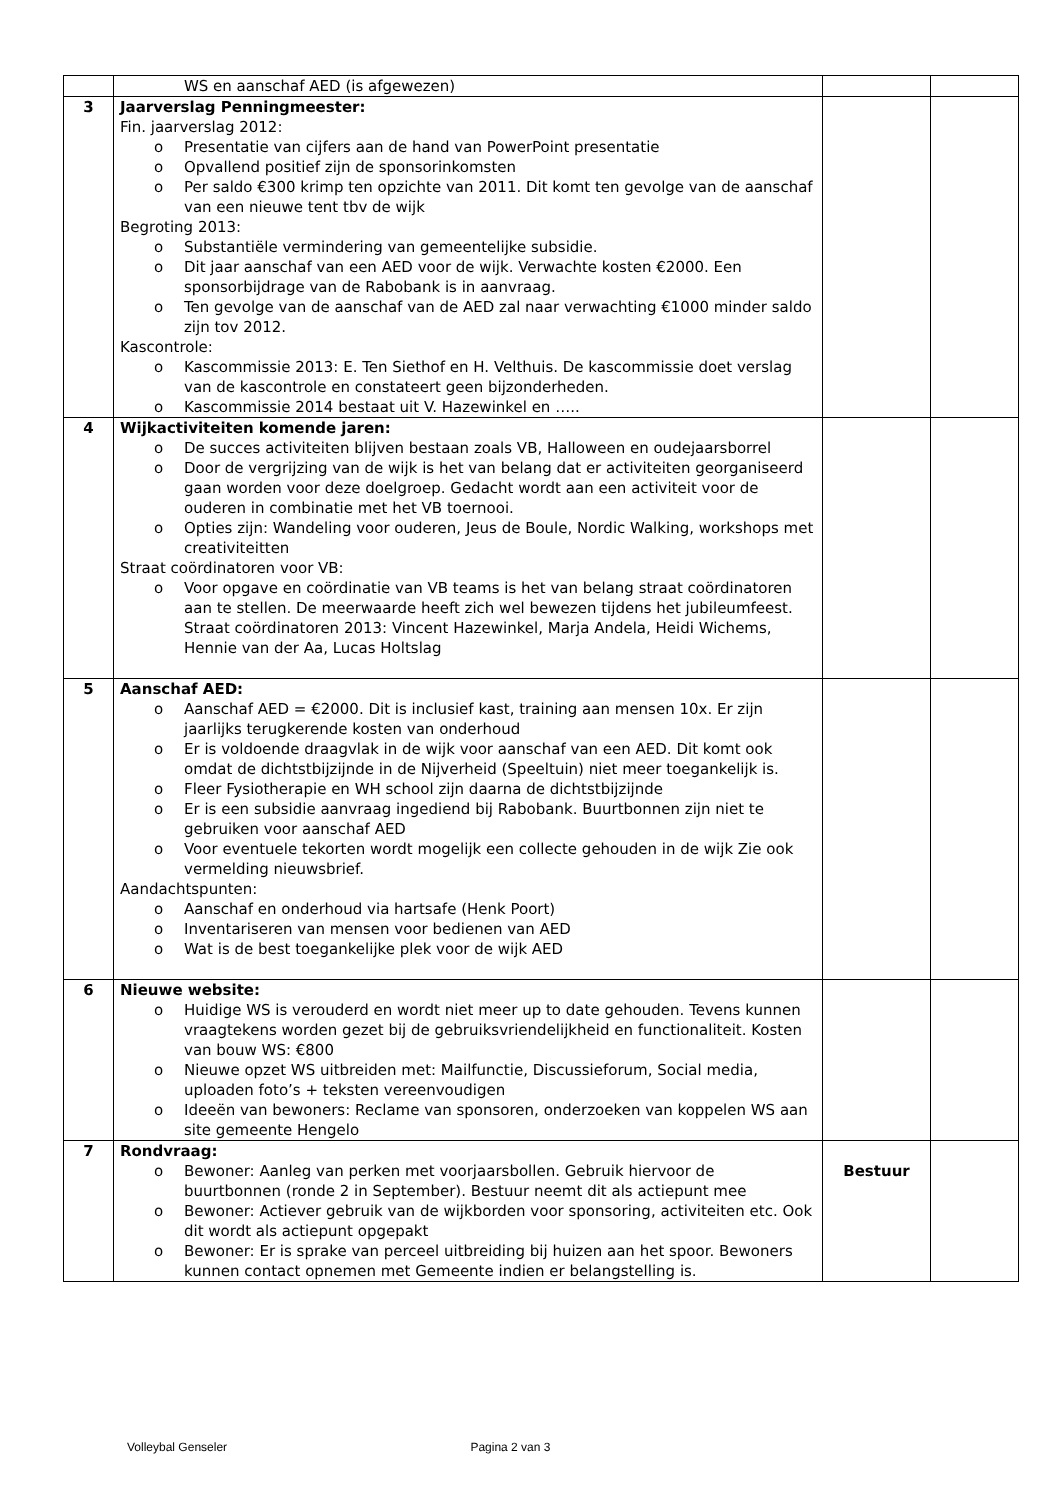| | WS en aanschaf AED (is afgewezen) | | |
| 3 | Jaarverslag Penningmeester: Fin. jaarverslag 2012: o Presentatie van cijfers aan de hand van PowerPoint presentatie o Opvallend positief zijn de sponsorinkomsten o Per saldo €300 krimp ten opzichte van 2011. Dit komt ten gevolge van de aanschaf van een nieuwe tent tbv de wijk Begroting 2013: o Substantiële vermindering van gemeentelijke subsidie. o Dit jaar aanschaf van een AED voor de wijk. Verwachte kosten €2000. Een sponsorbijdrage van de Rabobank is in aanvraag. o Ten gevolge van de aanschaf van de AED zal naar verwachting €1000 minder saldo zijn tov 2012. Kascontrole: o Kascommissie 2013: E. Ten Siethof en H. Velthuis. De kascommissie doet verslag van de kascontrole en constateert geen bijzonderheden. o Kascommissie 2014 bestaat uit V. Hazewinkel en ….. | | |
| 4 | Wijkactiviteiten komende jaren: o De succes activiteiten blijven bestaan zoals VB, Halloween en oudejaarsborrel o Door de vergrijzing van de wijk is het van belang dat er activiteiten georganiseerd gaan worden voor deze doelgroep. Gedacht wordt aan een activiteit voor de ouderen in combinatie met het VB toernooi. o Opties zijn: Wandeling voor ouderen, Jeus de Boule, Nordic Walking, workshops met creativiteitten Straat coördinatoren voor VB: o Voor opgave en coördinatie van VB teams is het van belang straat coördinatoren aan te stellen. De meerwaarde heeft zich wel bewezen tijdens het jubileumfeest. Straat coördinatoren 2013: Vincent Hazewinkel, Marja Andela, Heidi Wichems, Hennie van der Aa, Lucas Holtslag | | |
| 5 | Aanschaf AED: o Aanschaf AED = €2000. Dit is inclusief kast, training aan mensen 10x. Er zijn jaarlijks terugkerende kosten van onderhoud o Er is voldoende draagvlak in de wijk voor aanschaf van een AED. Dit komt ook omdat de dichtstbijzijnde in de Nijverheid (Speeltuin) niet meer toegankelijk is. o Fleer Fysiotherapie en WH school zijn daarna de dichtstbijzijnde o Er is een subsidie aanvraag ingediend bij Rabobank. Buurtbonnen zijn niet te gebruiken voor aanschaf AED o Voor eventuele tekorten wordt mogelijk een collecte gehouden in de wijk Zie ook vermelding nieuwsbrief. Aandachtspunten: o Aanschaf en onderhoud via hartsafe (Henk Poort) o Inventariseren van mensen voor bedienen van AED o Wat is de best toegankelijke plek voor de wijk AED | | |
| 6 | Nieuwe website: o Huidige WS is verouderd en wordt niet meer up to date gehouden. Tevens kunnen vraagtekens worden gezet bij de gebruiksvriendelijkheid en functionaliteit. Kosten van bouw WS: €800 o Nieuwe opzet WS uitbreiden met: Mailfunctie, Discussieforum, Social media, uploaden foto’s + teksten vereenvoudigen o Ideeën van bewoners: Reclame van sponsoren, onderzoeken van koppelen WS aan site gemeente Hengelo | | |
| 7 | Rondvraag: o Bewoner: Aanleg van perken met voorjaarsbollen. Gebruik hiervoor de buurtbonnen (ronde 2 in September). Bestuur neemt dit als actiepunt mee o Bewoner: Actiever gebruik van de wijkborden voor sponsoring, activiteiten etc. Ook dit wordt als actiepunt opgepakt o Bewoner: Er is sprake van perceel uitbreiding bij huizen aan het spoor. Bewoners kunnen contact opnemen met Gemeente indien er belangstelling is. | Bestuur | |
Volleybal Genseler Pagina 2 van 3